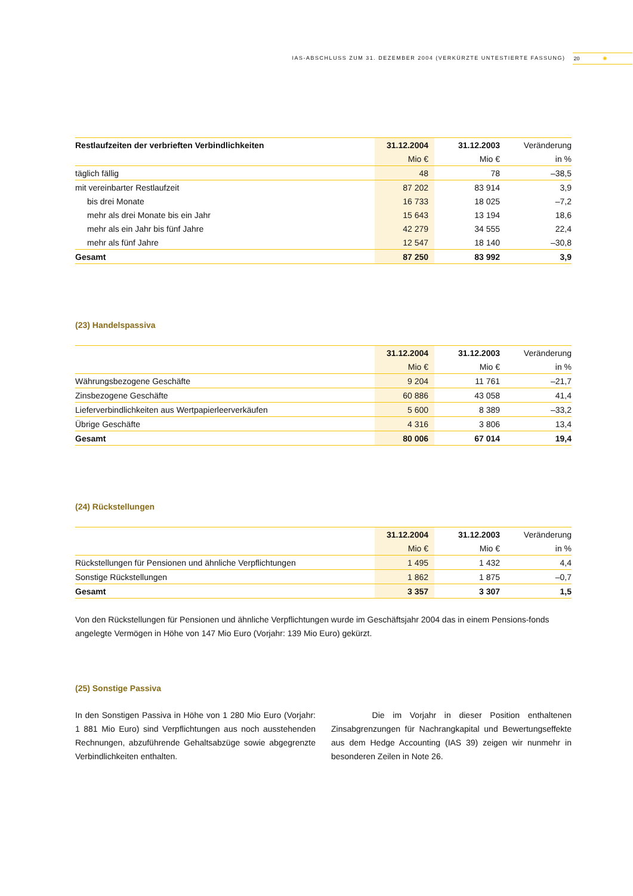IAS-ABSCHLUSS ZUM 31. DEZEMBER 2004 (VERKÜRZTE UNTESTIERTE FASSUNG) 20 ✺
| Restlaufzeiten der verbrieften Verbindlichkeiten | 31.12.2004 | 31.12.2003 | Veränderung |
| --- | --- | --- | --- |
| | Mio € | Mio € | in % |
| täglich fällig | 48 | 78 | –38,5 |
| mit vereinbarter Restlaufzeit | 87 202 | 83 914 | 3,9 |
| bis drei Monate | 16 733 | 18 025 | –7,2 |
| mehr als drei Monate bis ein Jahr | 15 643 | 13 194 | 18,6 |
| mehr als ein Jahr bis fünf Jahre | 42 279 | 34 555 | 22,4 |
| mehr als fünf Jahre | 12 547 | 18 140 | –30,8 |
| Gesamt | 87 250 | 83 992 | 3,9 |
(23) Handelspassiva
| | 31.12.2004 | 31.12.2003 | Veränderung |
| --- | --- | --- | --- |
| | Mio € | Mio € | in % |
| Währungsbezogene Geschäfte | 9 204 | 11 761 | –21,7 |
| Zinsbezogene Geschäfte | 60 886 | 43 058 | 41,4 |
| Lieferverbindlichkeiten aus Wertpapierleerverkäufen | 5 600 | 8 389 | –33,2 |
| Übrige Geschäfte | 4 316 | 3 806 | 13,4 |
| Gesamt | 80 006 | 67 014 | 19,4 |
(24) Rückstellungen
| | 31.12.2004 | 31.12.2003 | Veränderung |
| --- | --- | --- | --- |
| | Mio € | Mio € | in % |
| Rückstellungen für Pensionen und ähnliche Verpflichtungen | 1 495 | 1 432 | 4,4 |
| Sonstige Rückstellungen | 1 862 | 1 875 | –0,7 |
| Gesamt | 3 357 | 3 307 | 1,5 |
Von den Rückstellungen für Pensionen und ähnliche Verpflichtungen wurde im Geschäftsjahr 2004 das in einem Pensions-fonds angelegte Vermögen in Höhe von 147 Mio Euro (Vorjahr: 139 Mio Euro) gekürzt.
(25) Sonstige Passiva
In den Sonstigen Passiva in Höhe von 1 280 Mio Euro (Vorjahr: 1 881 Mio Euro) sind Verpflichtungen aus noch ausstehenden Rechnungen, abzuführende Gehaltsabzüge sowie abgegrenzte Verbindlichkeiten enthalten.
Die im Vorjahr in dieser Position enthaltenen Zinsabgrenzungen für Nachrangkapital und Bewertungseffekte aus dem Hedge Accounting (IAS 39) zeigen wir nunmehr in besonderen Zeilen in Note 26.